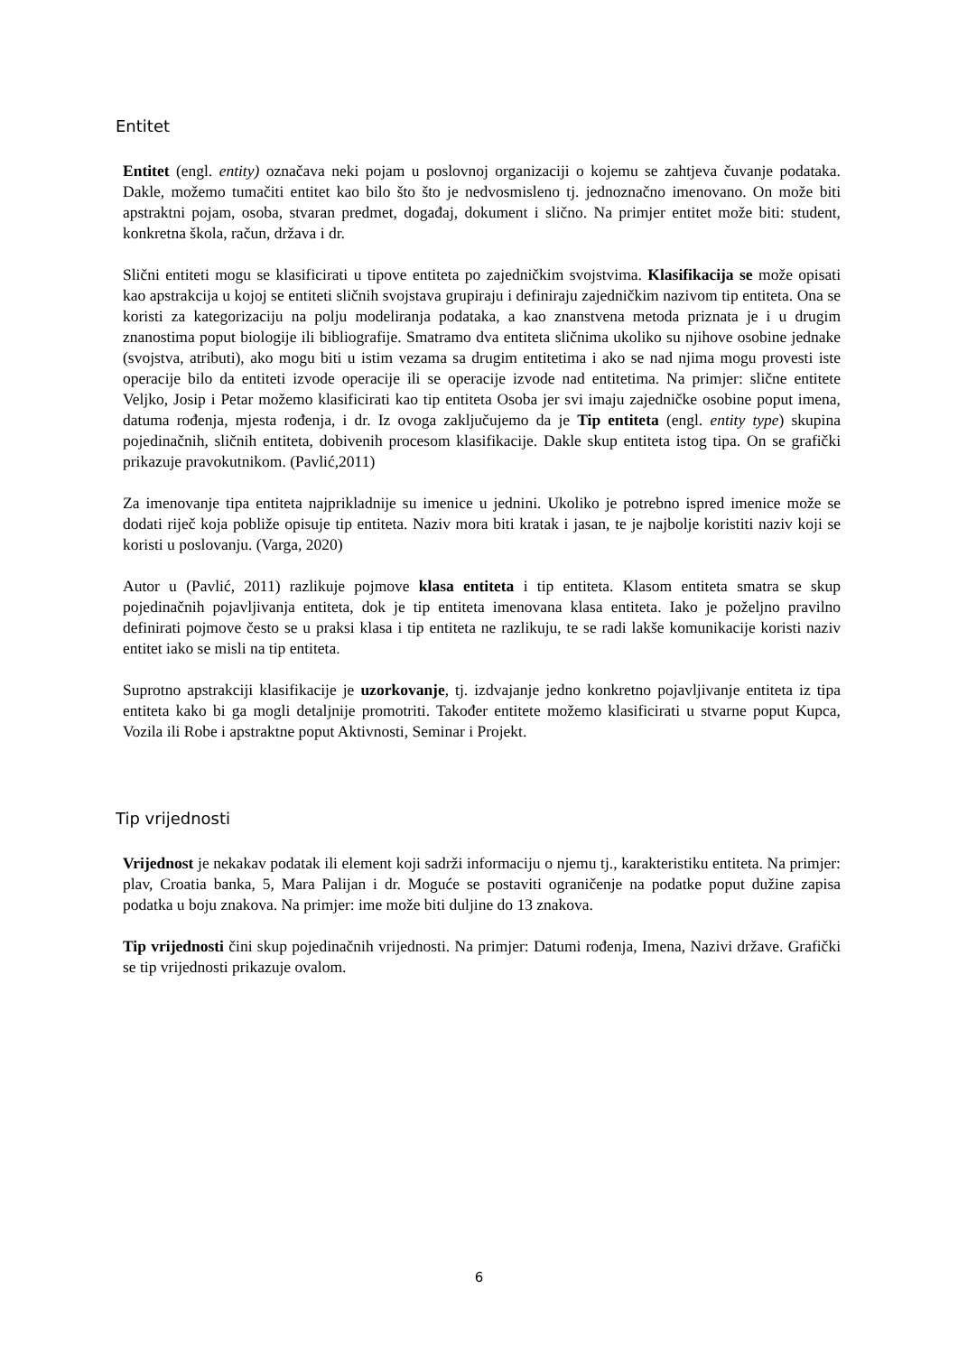Entitet
Entitet (engl. entity) označava neki pojam u poslovnoj organizaciji o kojemu se zahtjeva čuvanje podataka. Dakle, možemo tumačiti entitet kao bilo što što je nedvosmisleno tj. jednoznačno imenovano. On može biti apstraktni pojam, osoba, stvaran predmet, događaj, dokument i slično. Na primjer entitet može biti: student, konkretna škola, račun, država i dr.
Slični entiteti mogu se klasificirati u tipove entiteta po zajedničkim svojstvima. Klasifikacija se može opisati kao apstrakcija u kojoj se entiteti sličnih svojstava grupiraju i definiraju zajedničkim nazivom tip entiteta. Ona se koristi za kategorizaciju na polju modeliranja podataka, a kao znanstvena metoda priznata je i u drugim znanostima poput biologije ili bibliografije. Smatramo dva entiteta sličnima ukoliko su njihove osobine jednake (svojstva, atributi), ako mogu biti u istim vezama sa drugim entitetima i ako se nad njima mogu provesti iste operacije bilo da entiteti izvode operacije ili se operacije izvode nad entitetima. Na primjer: slične entitete Veljko, Josip i Petar možemo klasificirati kao tip entiteta Osoba jer svi imaju zajedničke osobine poput imena, datuma rođenja, mjesta rođenja, i dr. Iz ovoga zaključujemo da je Tip entiteta (engl. entity type) skupina pojedinačnih, sličnih entiteta, dobivenih procesom klasifikacije. Dakle skup entiteta istog tipa. On se grafički prikazuje pravokutnikom. (Pavlić,2011)
Za imenovanje tipa entiteta najprikladnije su imenice u jednini. Ukoliko je potrebno ispred imenice može se dodati riječ koja pobliže opisuje tip entiteta. Naziv mora biti kratak i jasan, te je najbolje koristiti naziv koji se koristi u poslovanju. (Varga, 2020)
Autor u (Pavlić, 2011) razlikuje pojmove klasa entiteta i tip entiteta. Klasom entiteta smatra se skup pojedinačnih pojavljivanja entiteta, dok je tip entiteta imenovana klasa entiteta. Iako je poželjno pravilno definirati pojmove često se u praksi klasa i tip entiteta ne razlikuju, te se radi lakše komunikacije koristi naziv entitet iako se misli na tip entiteta.
Suprotno apstrakciji klasifikacije je uzorkovanje, tj. izdvajanje jedno konkretno pojavljivanje entiteta iz tipa entiteta kako bi ga mogli detaljnije promotriti. Također entitete možemo klasificirati u stvarne poput Kupca, Vozila ili Robe i apstraktne poput Aktivnosti, Seminar i Projekt.
Tip vrijednosti
Vrijednost je nekakav podatak ili element koji sadrži informaciju o njemu tj., karakteristiku entiteta. Na primjer: plav, Croatia banka, 5, Mara Palijan i dr. Moguće se postaviti ograničenje na podatke poput dužine zapisa podatka u boju znakova. Na primjer: ime može biti duljine do 13 znakova.
Tip vrijednosti čini skup pojedinačnih vrijednosti. Na primjer: Datumi rođenja, Imena, Nazivi države. Grafički se tip vrijednosti prikazuje ovalom.
6